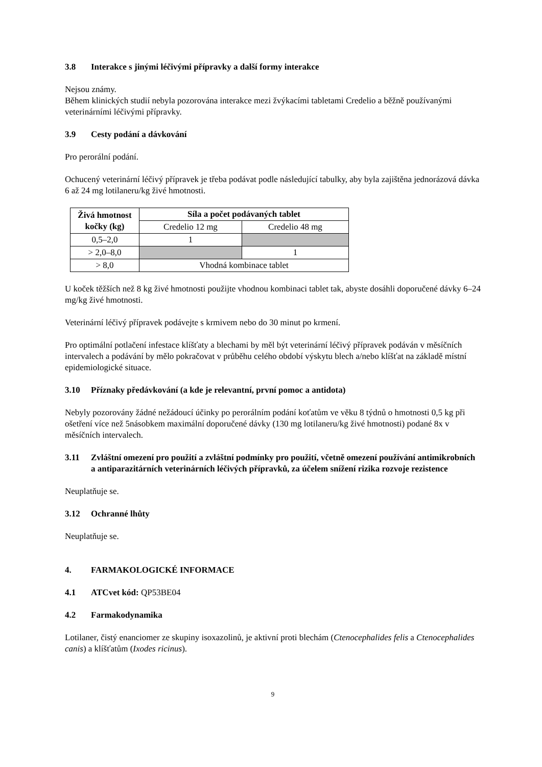3.8 Interakce s jinými léčivými přípravky a další formy interakce
Nejsou známy.
Během klinických studií nebyla pozorována interakce mezi žvýkacími tabletami Credelio a běžně používanými veterinárními léčivými přípravky.
3.9 Cesty podání a dávkování
Pro perorální podání.
Ochucený veterinární léčivý přípravek je třeba podávat podle následující tabulky, aby byla zajištěna jednorázová dávka 6 až 24 mg lotilaneru/kg živé hmotnosti.
| Živá hmotnost kočky (kg) | Síla a počet podávaných tablet | |
| --- | --- | --- |
| | Credelio 12 mg | Credelio 48 mg |
| 0,5–2,0 | 1 | |
| > 2,0–8,0 | | 1 |
| > 8,0 | Vhodná kombinace tablet | |
U koček těžších než 8 kg živé hmotnosti použijte vhodnou kombinaci tablet tak, abyste dosáhli doporučené dávky 6–24 mg/kg živé hmotnosti.
Veterinární léčivý přípravek podávejte s krmivem nebo do 30 minut po krmení.
Pro optimální potlačení infestace klíšťaty a blechami by měl být veterinární léčivý přípravek podáván v měsíčních intervalech a podávání by mělo pokračovat v průběhu celého období výskytu blech a/nebo klíšťat na základě místní epidemiologické situace.
3.10 Příznaky předávkování (a kde je relevantní, první pomoc a antidota)
Nebyly pozorovány žádné nežádoucí účinky po perorálním podání koťatům ve věku 8 týdnů o hmotnosti 0,5 kg při ošetření více než 5násobkem maximální doporučené dávky (130 mg lotilaneru/kg živé hmotnosti) podané 8x v měsíčních intervalech.
3.11 Zvláštní omezení pro použití a zvláštní podmínky pro použití, včetně omezení používání antimikrobních a antiparazitárních veterinárních léčivých přípravků, za účelem snížení rizika rozvoje rezistence
Neuplatňuje se.
3.12 Ochranné lhůty
Neuplatňuje se.
4. FARMAKOLOGICKÉ INFORMACE
4.1 ATCvet kód: QP53BE04
4.2 Farmakodynamika
Lotilaner, čistý enanciomer ze skupiny isoxazolinů, je aktivní proti blechám (Ctenocephalides felis a Ctenocephalides canis) a klíšťatům (Ixodes ricinus).
9